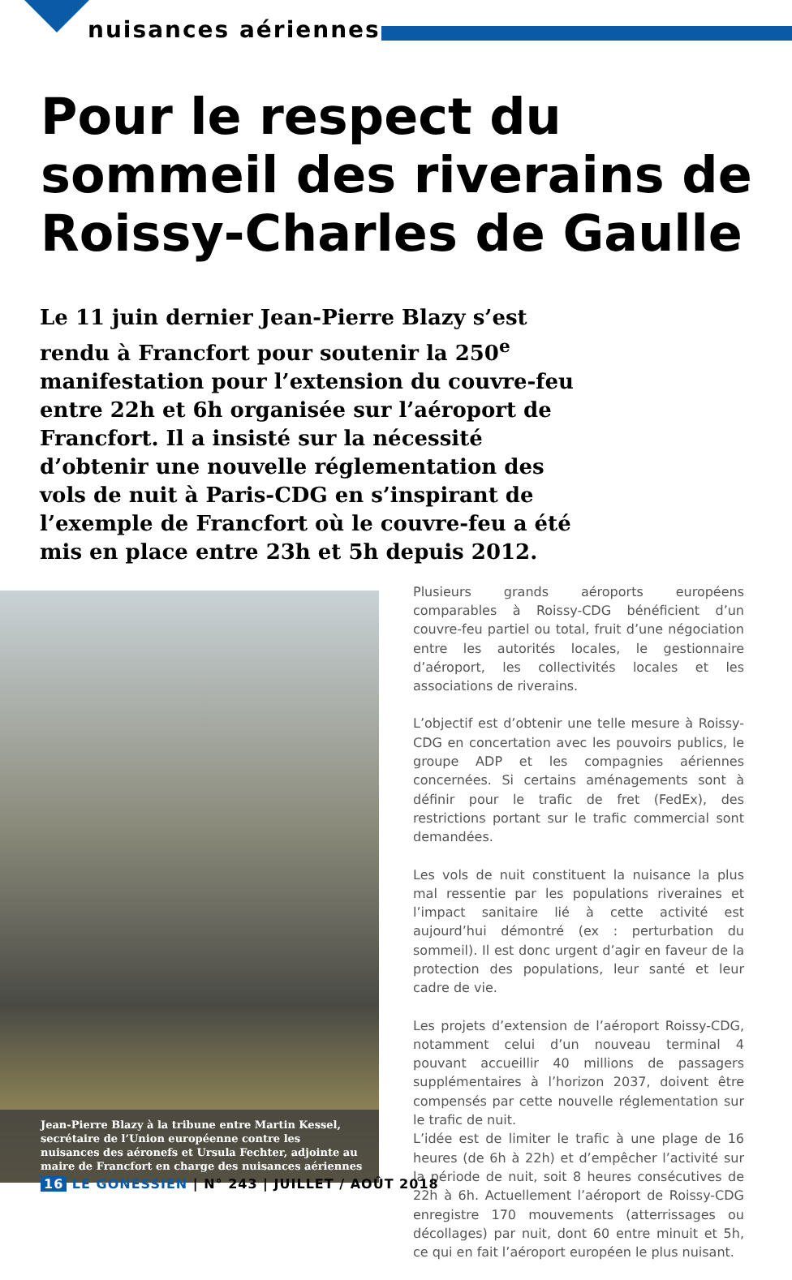nuisances aériennes
Pour le respect du sommeil des riverains de Roissy-Charles de Gaulle
Le 11 juin dernier Jean-Pierre Blazy s’est rendu à Francfort pour soutenir la 250<sup>e</sup> manifestation pour l’extension du couvre-feu entre 22h et 6h organisée sur l’aéroport de Francfort. Il a insisté sur la nécessité d’obtenir une nouvelle réglementation des vols de nuit à Paris-CDG en s’inspirant de l’exemple de Francfort où le couvre-feu a été mis en place entre 23h et 5h depuis 2012.
Jean-Pierre Blazy à la tribune entre Martin Kessel, secrétaire de l’Union européenne contre les nuisances des aéronefs et Ursula Fechter, adjointe au maire de Francfort en charge des nuisances aériennes
Plusieurs grands aéroports européens comparables à Roissy-CDG bénéficient d’un couvre-feu partiel ou total, fruit d’une négociation entre les autorités locales, le gestionnaire d’aéroport, les collectivités locales et les associations de riverains.
L’objectif est d’obtenir une telle mesure à Roissy-CDG en concertation avec les pouvoirs publics, le groupe ADP et les compagnies aériennes concernées. Si certains aménagements sont à définir pour le trafic de fret (FedEx), des restrictions portant sur le trafic commercial sont demandées.
Les vols de nuit constituent la nuisance la plus mal ressentie par les populations riveraines et l’impact sanitaire lié à cette activité est aujourd’hui démontré (ex : perturbation du sommeil). Il est donc urgent d’agir en faveur de la protection des populations, leur santé et leur cadre de vie.
Les projets d’extension de l’aéroport Roissy-CDG, notamment celui d’un nouveau terminal 4 pouvant accueillir 40 millions de passagers supplémentaires à l’horizon 2037, doivent être compensés par cette nouvelle réglementation sur le trafic de nuit.
L’idée est de limiter le trafic à une plage de 16 heures (de 6h à 22h) et d’empêcher l’activité sur la période de nuit, soit 8 heures consécutives de 22h à 6h. Actuellement l’aéroport de Roissy-CDG enregistre 170 mouvements (atterrissages ou décollages) par nuit, dont 60 entre minuit et 5h, ce qui en fait l’aéroport européen le plus nuisant.
16 LE GONESSIEN | N° 243 | JUILLET / AOÛT 2018